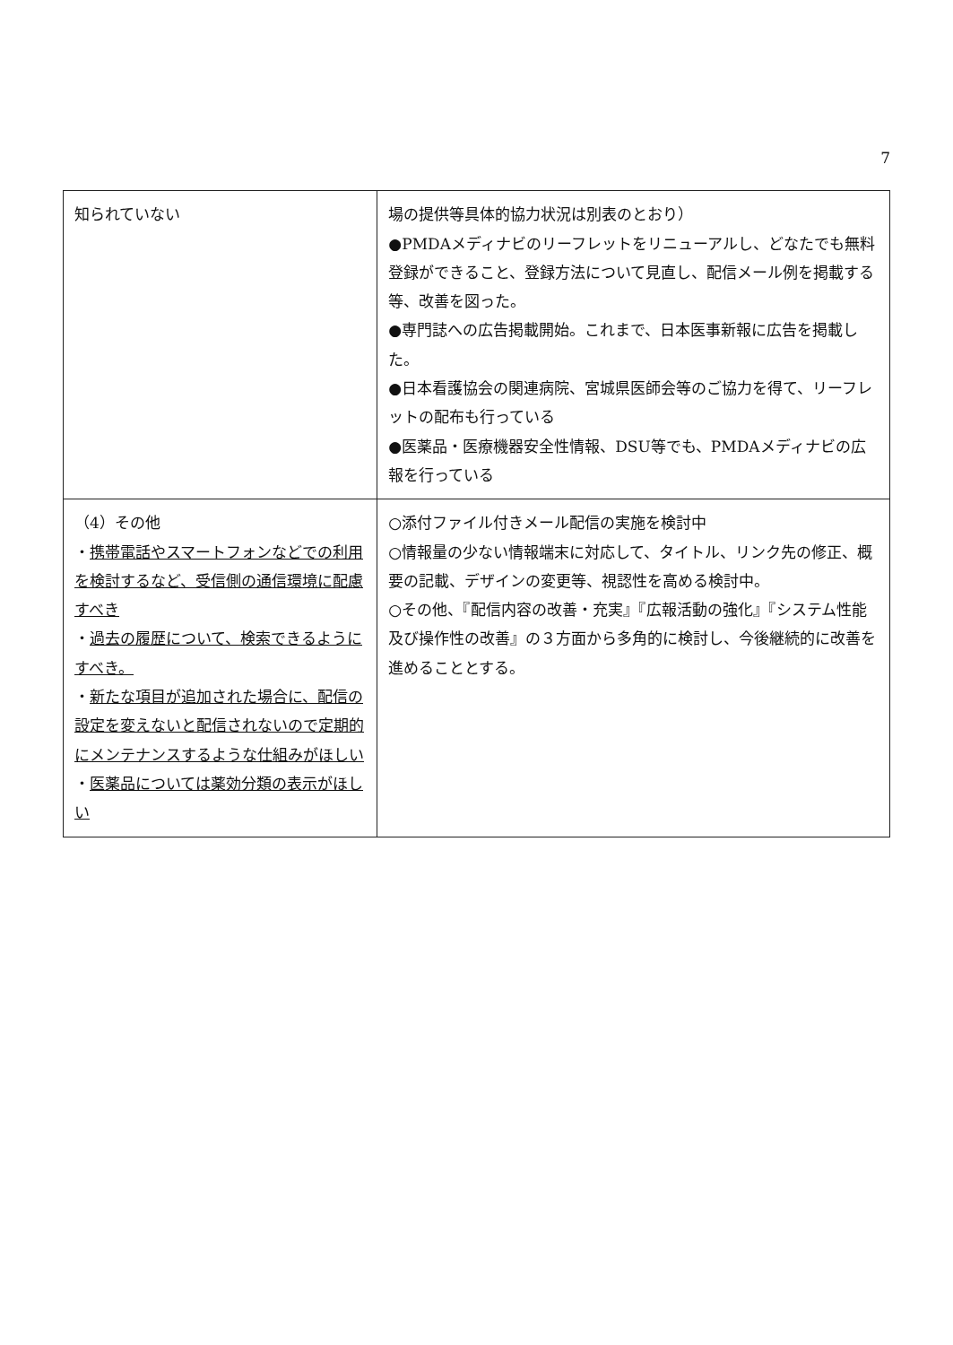7
| 知られていない | 場の提供等具体的協力状況は別表のとおり） ●PMDAメディナビのリーフレットをリニューアルし、どなたでも無料登録ができること、登録方法について見直し、配信メール例を掲載する等、改善を図った。 ●専門誌への広告掲載開始。これまで、日本医事新報に広告を掲載した。 ●日本看護協会の関連病院、宮城県医師会等のご協力を得て、リーフレットの配布も行っている ●医薬品・医療機器安全性情報、DSU等でも、PMDAメディナビの広報を行っている |
| （4）その他 ・ 携帯電話やスマートフォンなどでの利用を検討するなど、受信側の通信環境に配慮すべき ・ 過去の履歴について、検索できるようにすべき。 ・ 新たな項目が追加された場合に、配信の設定を変えないと配信されないので定期的にメンテナンスするような仕組みがほしい ・ 医薬品については薬効分類の表示がほしい | ○添付ファイル付きメール配信の実施を検討中 ○情報量の少ない情報端末に対応して、タイトル、リンク先の修正、概要の記載、デザインの変更等、視認性を高める検討中。 ○その他、『配信内容の改善・充実』『広報活動の強化』『システム性能及び操作性の改善』の３方面から多角的に検討し、今後継続的に改善を進めることとする。 |